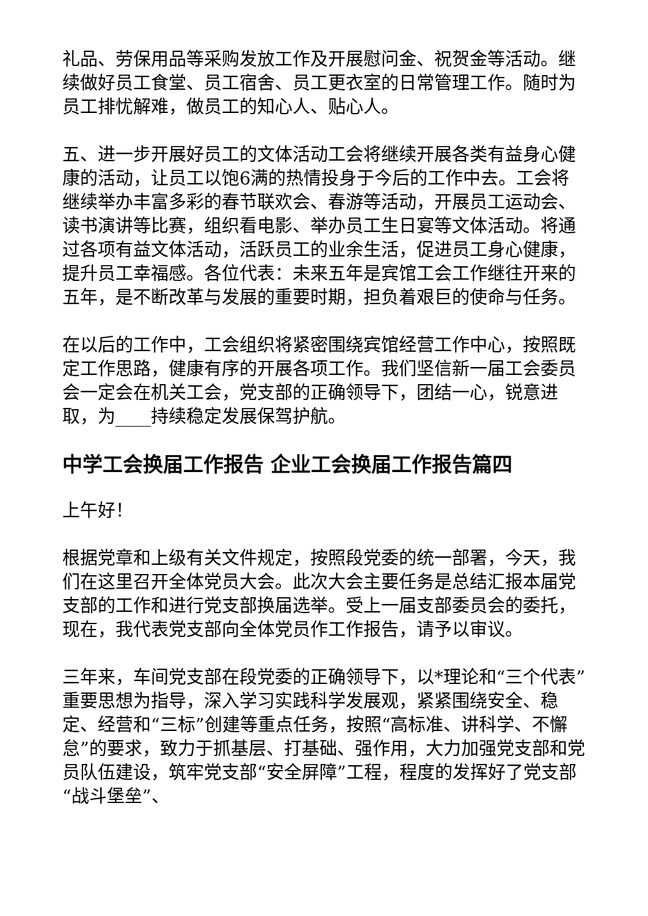礼品、劳保用品等采购发放工作及开展慰问金、祝贺金等活动。继续做好员工食堂、员工宿舍、员工更衣室的日常管理工作。随时为员工排忧解难，做员工的知心人、贴心人。
五、进一步开展好员工的文体活动工会将继续开展各类有益身心健康的活动，让员工以饱6满的热情投身于今后的工作中去。工会将继续举办丰富多彩的春节联欢会、春游等活动，开展员工运动会、读书演讲等比赛，组织看电影、举办员工生日宴等文体活动。将通过各项有益文体活动，活跃员工的业余生活，促进员工身心健康，提升员工幸福感。各位代表：未来五年是宾馆工会工作继往开来的五年，是不断改革与发展的重要时期，担负着艰巨的使命与任务。
在以后的工作中，工会组织将紧密围绕宾馆经营工作中心，按照既定工作思路，健康有序的开展各项工作。我们坚信新一届工会委员会一定会在机关工会，党支部的正确领导下，团结一心，锐意进取，为____持续稳定发展保驾护航。
中学工会换届工作报告 企业工会换届工作报告篇四
上午好！
根据党章和上级有关文件规定，按照段党委的统一部署，今天，我们在这里召开全体党员大会。此次大会主要任务是总结汇报本届党支部的工作和进行党支部换届选举。受上一届支部委员会的委托，现在，我代表党支部向全体党员作工作报告，请予以审议。
三年来，车间党支部在段党委的正确领导下，以*理论和“三个代表”重要思想为指导，深入学习实践科学发展观，紧紧围绕安全、稳定、经营和“三标”创建等重点任务，按照“高标准、讲科学、不懈怠”的要求，致力于抓基层、打基础、强作用，大力加强党支部和党员队伍建设，筑牢党支部“安全屏障”工程，程度的发挥好了党支部“战斗堡垒”、